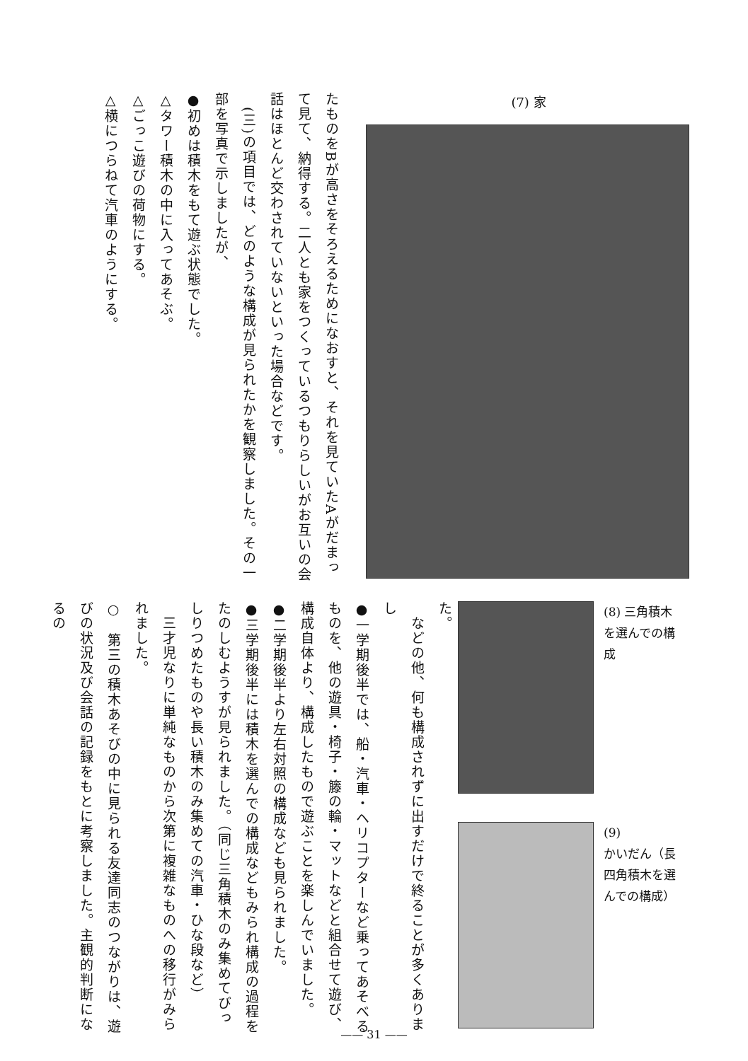(7) 家
たものをBが高さをそろえるためになおすと、それを見ていたAがだまって見て、納得する。二人とも家をつくっているつもりらしいがお互いの会話はほとんど交わされていないといった場合などです。
　(三)の項目では、どのような構成が見られたかを観察しました。その一部を写真で示しましたが、
●初めは積木をもて遊ぶ状態でした。
△タワー積木の中に入ってあそぶ。
△ごっこ遊びの荷物にする。
△横につらねて汽車のようにする。
(8) 三角積木を選んでの構成
(9)
かいだん（長四角積木を選んでの構成）
た。
　などの他、何も構成されずに出すだけで終ることが多くありまし
●一学期後半では、船・汽車・ヘリコプターなど乗ってあそべるものを、他の遊具・椅子・籐の輪・マットなどと組合せて遊び、構成自体より、構成したもので遊ぶことを楽しんでいました。
●二学期後半より左右対照の構成なども見られました。
●三学期後半には積木を選んでの構成などもみられ構成の過程をたのしむようすが見られました。（同じ三角積木のみ集めてびっしりつめたものや長い積木のみ集めての汽車・ひな段など）
　三才児なりに単純なものから次第に複雑なものへの移行がみられました。
○　第三の積木あそびの中に見られる友達同志のつながりは、遊びの状況及び会話の記録をもとに考察しました。主観的判断になるの
—— 31 ——